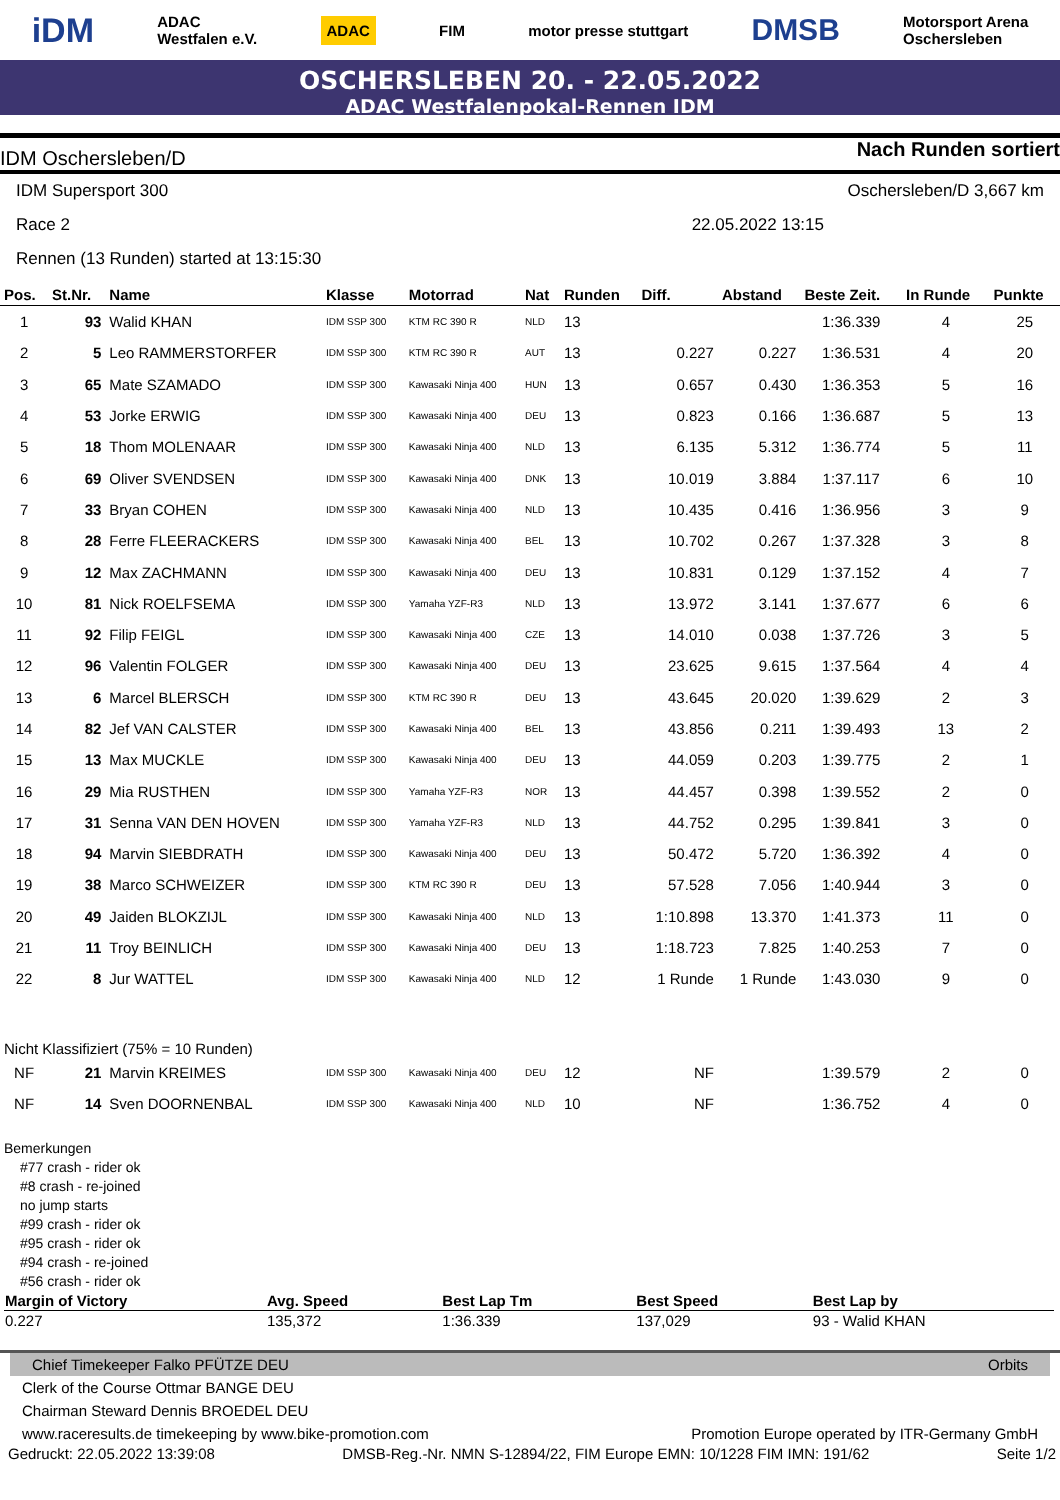iDM ADAC
Westfalen e.V. ADAC FIM motor presse stuttgart DMSB Motorsport Arena
Oschersleben
OSCHERSLEBEN 20. - 22.05.2022
ADAC Westfalenpokal-Rennen IDM
IDM Oschersleben/D Nach Runden sortiert
IDM Supersport 300 Oschersleben/D 3,667 km
Race 2 22.05.2022 13:15
Rennen (13 Runden) started at 13:15:30
| Pos. | St.Nr. | Name | Klasse | Motorrad | Nat | Runden | Diff. | Abstand | Beste Zeit. | In Runde | Punkte |
| --- | --- | --- | --- | --- | --- | --- | --- | --- | --- | --- | --- |
| 1 | 93 | Walid KHAN | IDM SSP 300 | KTM RC 390 R | NLD | 13 | | | 1:36.339 | 4 | 25 |
| 2 | 5 | Leo RAMMERSTORFER | IDM SSP 300 | KTM RC 390 R | AUT | 13 | 0.227 | 0.227 | 1:36.531 | 4 | 20 |
| 3 | 65 | Mate SZAMADO | IDM SSP 300 | Kawasaki Ninja 400 | HUN | 13 | 0.657 | 0.430 | 1:36.353 | 5 | 16 |
| 4 | 53 | Jorke ERWIG | IDM SSP 300 | Kawasaki Ninja 400 | DEU | 13 | 0.823 | 0.166 | 1:36.687 | 5 | 13 |
| 5 | 18 | Thom MOLENAAR | IDM SSP 300 | Kawasaki Ninja 400 | NLD | 13 | 6.135 | 5.312 | 1:36.774 | 5 | 11 |
| 6 | 69 | Oliver SVENDSEN | IDM SSP 300 | Kawasaki Ninja 400 | DNK | 13 | 10.019 | 3.884 | 1:37.117 | 6 | 10 |
| 7 | 33 | Bryan COHEN | IDM SSP 300 | Kawasaki Ninja 400 | NLD | 13 | 10.435 | 0.416 | 1:36.956 | 3 | 9 |
| 8 | 28 | Ferre FLEERACKERS | IDM SSP 300 | Kawasaki Ninja 400 | BEL | 13 | 10.702 | 0.267 | 1:37.328 | 3 | 8 |
| 9 | 12 | Max ZACHMANN | IDM SSP 300 | Kawasaki Ninja 400 | DEU | 13 | 10.831 | 0.129 | 1:37.152 | 4 | 7 |
| 10 | 81 | Nick ROELFSEMA | IDM SSP 300 | Yamaha YZF-R3 | NLD | 13 | 13.972 | 3.141 | 1:37.677 | 6 | 6 |
| 11 | 92 | Filip FEIGL | IDM SSP 300 | Kawasaki Ninja 400 | CZE | 13 | 14.010 | 0.038 | 1:37.726 | 3 | 5 |
| 12 | 96 | Valentin FOLGER | IDM SSP 300 | Kawasaki Ninja 400 | DEU | 13 | 23.625 | 9.615 | 1:37.564 | 4 | 4 |
| 13 | 6 | Marcel BLERSCH | IDM SSP 300 | KTM RC 390 R | DEU | 13 | 43.645 | 20.020 | 1:39.629 | 2 | 3 |
| 14 | 82 | Jef VAN CALSTER | IDM SSP 300 | Kawasaki Ninja 400 | BEL | 13 | 43.856 | 0.211 | 1:39.493 | 13 | 2 |
| 15 | 13 | Max MUCKLE | IDM SSP 300 | Kawasaki Ninja 400 | DEU | 13 | 44.059 | 0.203 | 1:39.775 | 2 | 1 |
| 16 | 29 | Mia RUSTHEN | IDM SSP 300 | Yamaha YZF-R3 | NOR | 13 | 44.457 | 0.398 | 1:39.552 | 2 | 0 |
| 17 | 31 | Senna VAN DEN HOVEN | IDM SSP 300 | Yamaha YZF-R3 | NLD | 13 | 44.752 | 0.295 | 1:39.841 | 3 | 0 |
| 18 | 94 | Marvin SIEBDRATH | IDM SSP 300 | Kawasaki Ninja 400 | DEU | 13 | 50.472 | 5.720 | 1:36.392 | 4 | 0 |
| 19 | 38 | Marco SCHWEIZER | IDM SSP 300 | KTM RC 390 R | DEU | 13 | 57.528 | 7.056 | 1:40.944 | 3 | 0 |
| 20 | 49 | Jaiden BLOKZIJL | IDM SSP 300 | Kawasaki Ninja 400 | NLD | 13 | 1:10.898 | 13.370 | 1:41.373 | 11 | 0 |
| 21 | 11 | Troy BEINLICH | IDM SSP 300 | Kawasaki Ninja 400 | DEU | 13 | 1:18.723 | 7.825 | 1:40.253 | 7 | 0 |
| 22 | 8 | Jur WATTEL | IDM SSP 300 | Kawasaki Ninja 400 | NLD | 12 | 1 Runde | 1 Runde | 1:43.030 | 9 | 0 |
| Nicht Klassifiziert (75% = 10 Runden) | | | | | | | | | | | |
| NF | 21 | Marvin KREIMES | IDM SSP 300 | Kawasaki Ninja 400 | DEU | 12 | NF | | 1:39.579 | 2 | 0 |
| NF | 14 | Sven DOORNENBAL | IDM SSP 300 | Kawasaki Ninja 400 | NLD | 10 | NF | | 1:36.752 | 4 | 0 |
Bemerkungen
#77 crash - rider ok
#8 crash - re-joined
no jump starts
#99 crash - rider ok
#95 crash - rider ok
#94 crash - re-joined
#56 crash - rider ok
| Margin of Victory | Avg. Speed | Best Lap Tm | Best Speed | Best Lap by |
| --- | --- | --- | --- | --- |
| 0.227 | 135,372 | 1:36.339 | 137,029 | 93 - Walid KHAN |
Chief Timekeeper Falko PFÜTZE DEU Orbits
Clerk of the Course Ottmar BANGE DEU
Chairman Steward Dennis BROEDEL DEU
www.raceresults.de timekeeping by www.bike-promotion.com Promotion Europe operated by ITR-Germany GmbH
Gedruckt: 22.05.2022 13:39:08 DMSB-Reg.-Nr. NMN S-12894/22, FIM Europe EMN: 10/1228 FIM IMN: 191/62 Seite 1/2